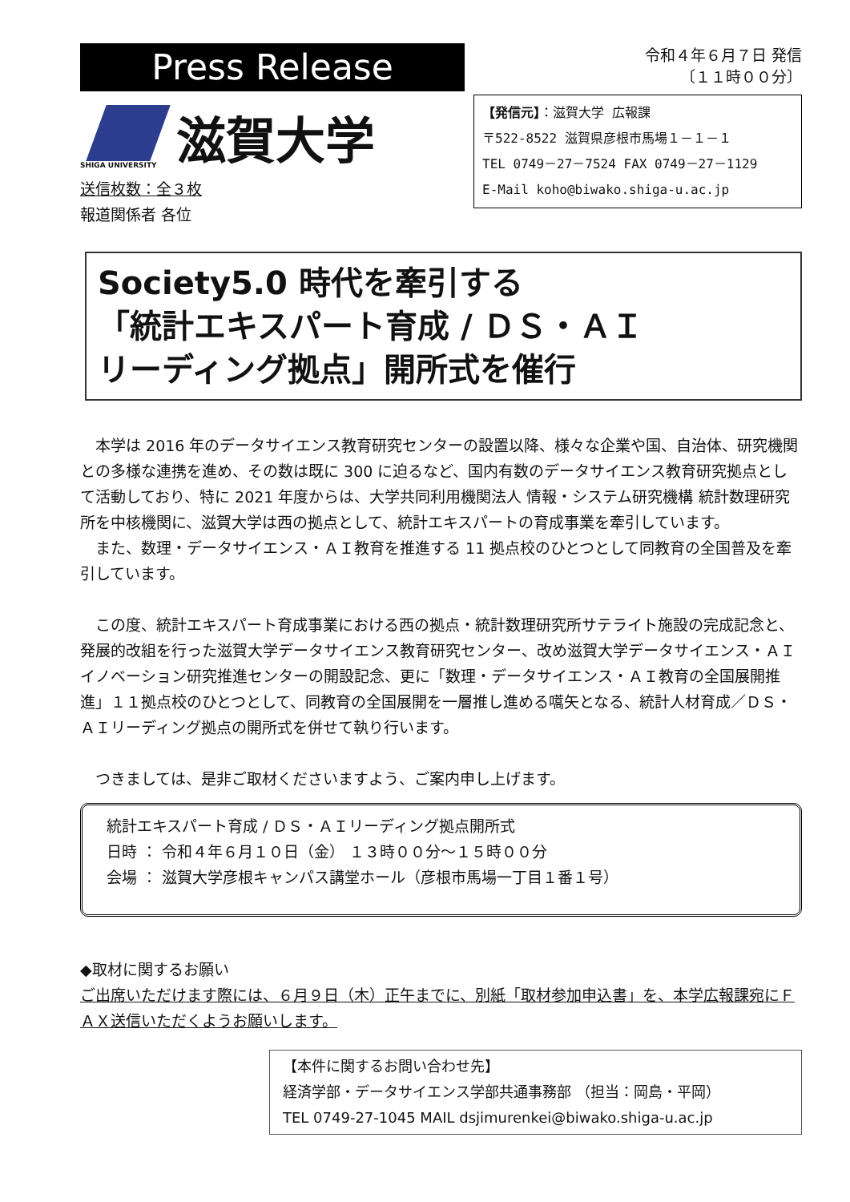Press Release
SHIGA UNIVERSITY
滋賀大学
送信枚数：全３枚
報道関係者 各位
令和４年６月７日 発信
〔１１時００分〕
【発信元】：滋賀大学 広報課
〒522-8522 滋賀県彦根市馬場１－１－１
TEL 0749－27－7524 FAX 0749－27－1129
E-Mail koho@biwako.shiga-u.ac.jp
Society5.0 時代を牽引する
「統計エキスパート育成 / ＤＳ・ＡＩ
リーディング拠点」開所式を催行
本学は 2016 年のデータサイエンス教育研究センターの設置以降、様々な企業や国、自治体、研究機関との多様な連携を進め、その数は既に 300 に迫るなど、国内有数のデータサイエンス教育研究拠点として活動しており、特に 2021 年度からは、大学共同利用機関法人 情報・システム研究機構 統計数理研究所を中核機関に、滋賀大学は西の拠点として、統計エキスパートの育成事業を牽引しています。
また、数理・データサイエンス・ＡＩ教育を推進する 11 拠点校のひとつとして同教育の全国普及を牽引しています。
この度、統計エキスパート育成事業における西の拠点・統計数理研究所サテライト施設の完成記念と、発展的改組を行った滋賀大学データサイエンス教育研究センター、改め滋賀大学データサイエンス・ＡＩイノベーション研究推進センターの開設記念、更に「数理・データサイエンス・ＡＩ教育の全国展開推進」１１拠点校のひとつとして、同教育の全国展開を一層推し進める嚆矢となる、統計人材育成／ＤＳ・ＡＩリーディング拠点の開所式を併せて執り行います。
つきましては、是非ご取材くださいますよう、ご案内申し上げます。
統計エキスパート育成 / ＤＳ・ＡＩリーディング拠点開所式
日時 ： 令和４年６月１０日（金） １３時００分～１５時００分
会場 ： 滋賀大学彦根キャンパス講堂ホール（彦根市馬場一丁目１番１号）
◆取材に関するお願い
ご出席いただけます際には、６月９日（木）正午までに、別紙「取材参加申込書」を、本学広報課宛にＦＡＸ送信いただくようお願いします。
【本件に関するお問い合わせ先】
経済学部・データサイエンス学部共通事務部 （担当：岡島・平岡）
TEL 0749-27-1045 MAIL dsjimurenkei@biwako.shiga-u.ac.jp